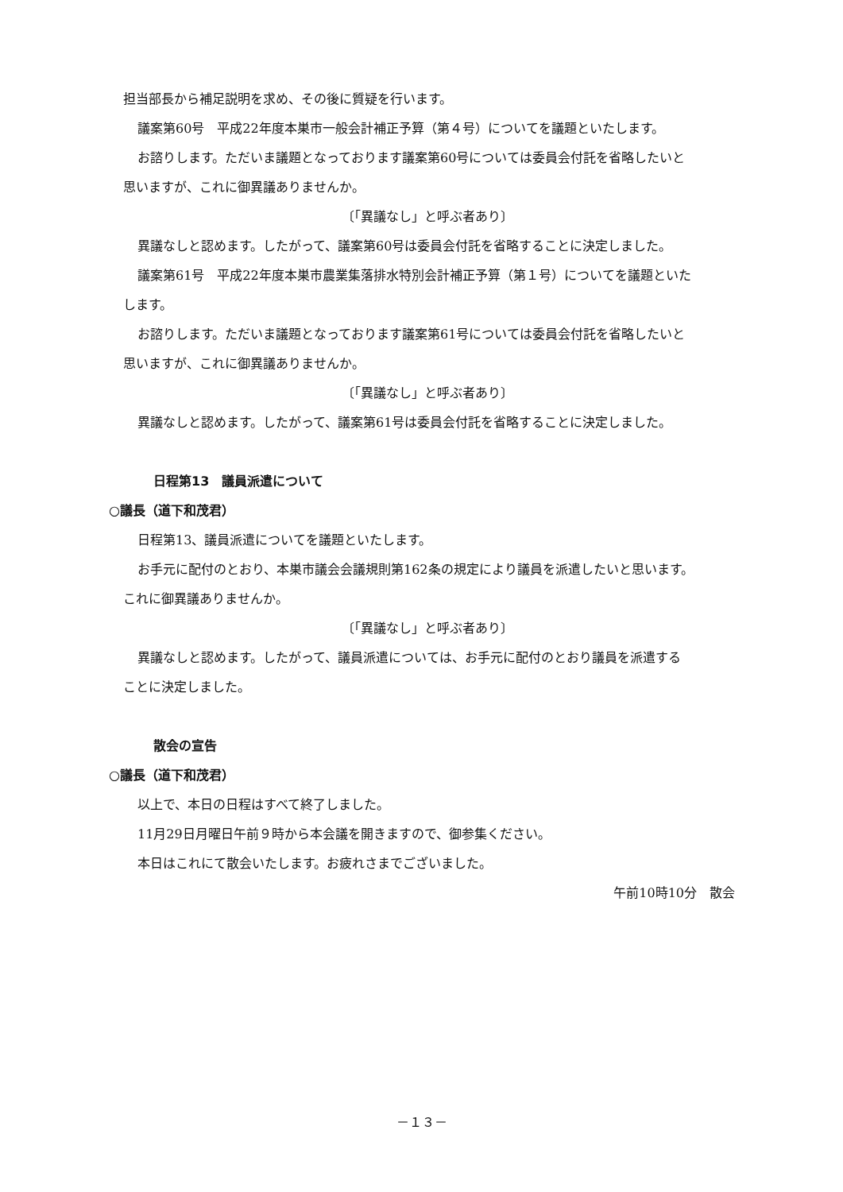担当部長から補足説明を求め、その後に質疑を行います。
議案第60号　平成22年度本巣市一般会計補正予算（第４号）についてを議題といたします。
お諮りします。ただいま議題となっております議案第60号については委員会付託を省略したいと
思いますが、これに御異議ありませんか。
〔「異議なし」と呼ぶ者あり〕
異議なしと認めます。したがって、議案第60号は委員会付託を省略することに決定しました。
議案第61号　平成22年度本巣市農業集落排水特別会計補正予算（第１号）についてを議題といた
します。
お諮りします。ただいま議題となっております議案第61号については委員会付託を省略したいと
思いますが、これに御異議ありませんか。
〔「異議なし」と呼ぶ者あり〕
異議なしと認めます。したがって、議案第61号は委員会付託を省略することに決定しました。
日程第13　議員派遣について
○議長（道下和茂君）
日程第13、議員派遣についてを議題といたします。
お手元に配付のとおり、本巣市議会会議規則第162条の規定により議員を派遣したいと思います。
これに御異議ありませんか。
〔「異議なし」と呼ぶ者あり〕
異議なしと認めます。したがって、議員派遣については、お手元に配付のとおり議員を派遣する
ことに決定しました。
散会の宣告
○議長（道下和茂君）
以上で、本日の日程はすべて終了しました。
11月29日月曜日午前９時から本会議を開きますので、御参集ください。
本日はこれにて散会いたします。お疲れさまでございました。
午前10時10分　散会
－１３－